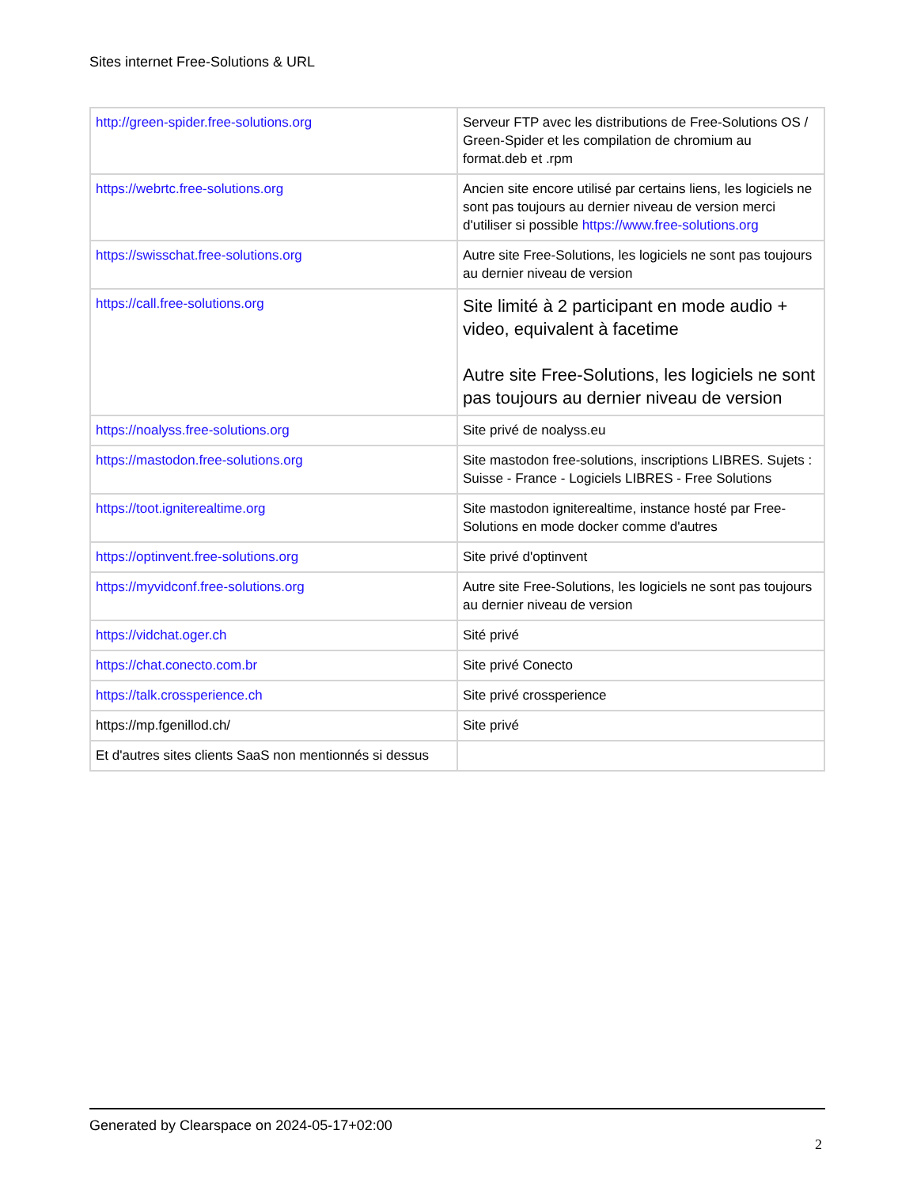Sites internet Free-Solutions & URL
| http://green-spider.free-solutions.org | Serveur FTP avec les distributions de Free-Solutions OS / Green-Spider et les compilation de chromium au format.deb et .rpm |
| https://webrtc.free-solutions.org | Ancien site encore utilisé par certains liens, les logiciels ne sont pas toujours au dernier niveau de version merci d'utiliser si possible https://www.free-solutions.org |
| https://swisschat.free-solutions.org | Autre site Free-Solutions, les logiciels ne sont pas toujours au dernier niveau de version |
| https://call.free-solutions.org | Site limité à 2 participant en mode audio + video, equivalent à facetime Autre site Free-Solutions, les logiciels ne sont pas toujours au dernier niveau de version |
| https://noalyss.free-solutions.org | Site privé de noalyss.eu |
| https://mastodon.free-solutions.org | Site mastodon free-solutions, inscriptions LIBRES. Sujets : Suisse - France - Logiciels LIBRES - Free Solutions |
| https://toot.igniterealtime.org | Site mastodon igniterealtime, instance hosté par Free-Solutions en mode docker comme d'autres |
| https://optinvent.free-solutions.org | Site privé d'optinvent |
| https://myvidconf.free-solutions.org | Autre site Free-Solutions, les logiciels ne sont pas toujours au dernier niveau de version |
| https://vidchat.oger.ch | Sité privé |
| https://chat.conecto.com.br | Site privé Conecto |
| https://talk.crossperience.ch | Site privé crossperience |
| https://mp.fgenillod.ch/ | Site privé |
| Et d'autres sites clients SaaS non mentionnés si dessus | |
Generated by Clearspace on 2024-05-17+02:00
2